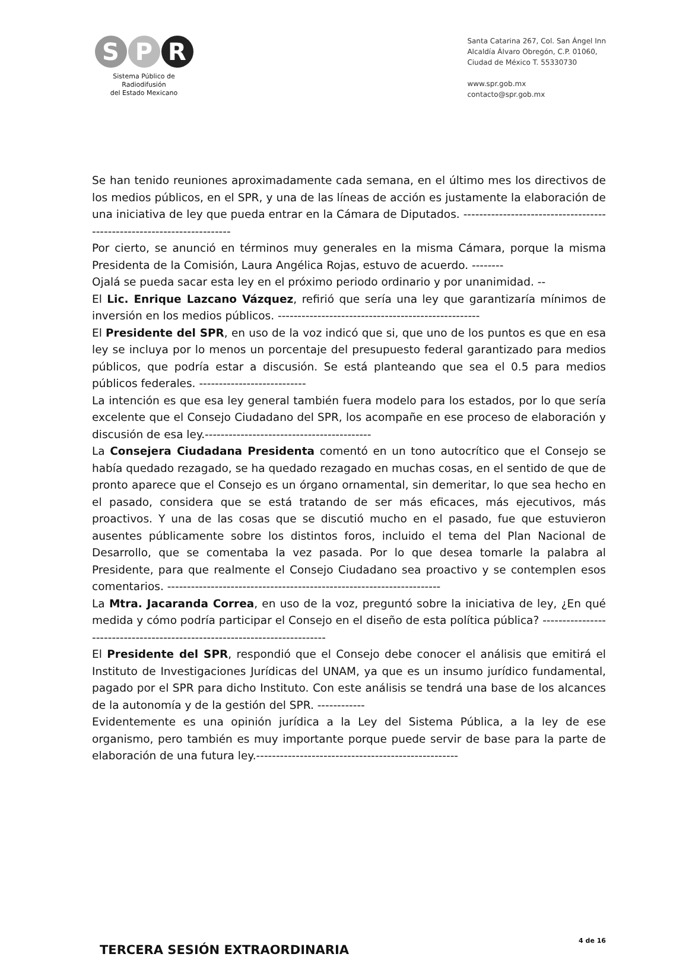S P R
Sistema Público de Radiodifusión
del Estado Mexicano
Santa Catarina 267, Col. San Ángel Inn
Alcaldía Álvaro Obregón, C.P. 01060,
Ciudad de México T. 55330730
www.spr.gob.mx
contacto@spr.gob.mx
Se han tenido reuniones aproximadamente cada semana, en el último mes los directivos de los medios públicos, en el SPR, y una de las líneas de acción es justamente la elaboración de una iniciativa de ley que pueda entrar en la Cámara de Diputados. -----------------------------------------------------------------------
Por cierto, se anunció en términos muy generales en la misma Cámara, porque la misma Presidenta de la Comisión, Laura Angélica Rojas, estuvo de acuerdo. --------
Ojalá se pueda sacar esta ley en el próximo periodo ordinario y por unanimidad. --
El Lic. Enrique Lazcano Vázquez, refirió que sería una ley que garantizaría mínimos de inversión en los medios públicos. ---------------------------------------------------
El Presidente del SPR, en uso de la voz indicó que si, que uno de los puntos es que en esa ley se incluya por lo menos un porcentaje del presupuesto federal garantizado para medios públicos, que podría estar a discusión. Se está planteando que sea el 0.5 para medios públicos federales. ---------------------------
La intención es que esa ley general también fuera modelo para los estados, por lo que sería excelente que el Consejo Ciudadano del SPR, los acompañe en ese proceso de elaboración y discusión de esa ley.------------------------------------------
La Consejera Ciudadana Presidenta comentó en un tono autocrítico que el Consejo se había quedado rezagado, se ha quedado rezagado en muchas cosas, en el sentido de que de pronto aparece que el Consejo es un órgano ornamental, sin demeritar, lo que sea hecho en el pasado, considera que se está tratando de ser más eficaces, más ejecutivos, más proactivos. Y una de las cosas que se discutió mucho en el pasado, fue que estuvieron ausentes públicamente sobre los distintos foros, incluido el tema del Plan Nacional de Desarrollo, que se comentaba la vez pasada. Por lo que desea tomarle la palabra al Presidente, para que realmente el Consejo Ciudadano sea proactivo y se contemplen esos comentarios. ---------------------------------------------------------------------
La Mtra. Jacaranda Correa, en uso de la voz, preguntó sobre la iniciativa de ley, ¿En qué medida y cómo podría participar el Consejo en el diseño de esta política pública? ---------------------------------------------------------------------------
El Presidente del SPR, respondió que el Consejo debe conocer el análisis que emitirá el Instituto de Investigaciones Jurídicas del UNAM, ya que es un insumo jurídico fundamental, pagado por el SPR para dicho Instituto. Con este análisis se tendrá una base de los alcances de la autonomía y de la gestión del SPR. ------------
Evidentemente es una opinión jurídica a la Ley del Sistema Pública, a la ley de ese organismo, pero también es muy importante porque puede servir de base para la parte de elaboración de una futura ley.---------------------------------------------------
TERCERA SESIÓN EXTRAORDINARIA
4 de 16